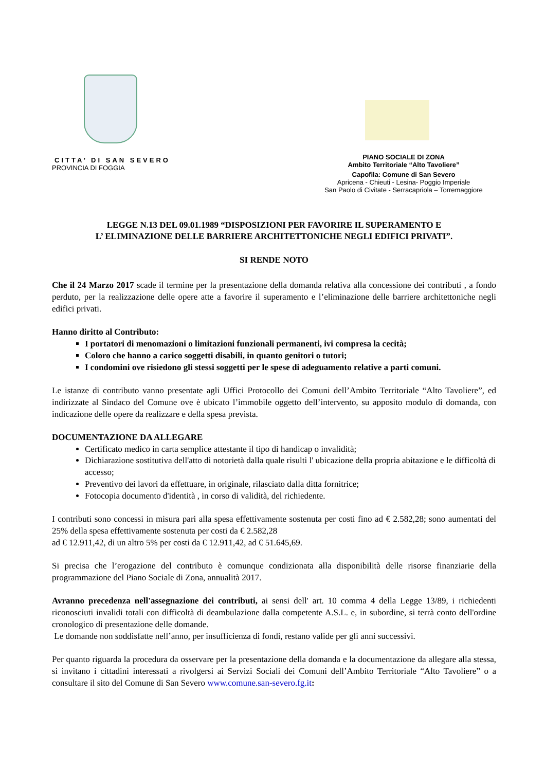CITTA’ DI SAN SEVERO
PROVINCIA DI FOGGIA
PIANO SOCIALE DI ZONA
Ambito Territoriale “Alto Tavoliere”
Capofila: Comune di San Severo
Apricena - Chieuti - Lesina- Poggio Imperiale
San Paolo di Civitate - Serracapriola – Torremaggiore
LEGGE N.13 DEL 09.01.1989 “DISPOSIZIONI PER FAVORIRE IL SUPERAMENTO E
L’ ELIMINAZIONE DELLE BARRIERE ARCHITETTONICHE NEGLI EDIFICI PRIVATI”.
SI RENDE NOTO
Che il 24 Marzo 2017 scade il termine per la presentazione della domanda relativa alla concessione dei contributi , a fondo perduto, per la realizzazione delle opere atte a favorire il superamento e l’eliminazione delle barriere architettoniche negli edifici privati.
Hanno diritto al Contributo:
I portatori di menomazioni o limitazioni funzionali permanenti, ivi compresa la cecità;
Coloro che hanno a carico soggetti disabili, in quanto genitori o tutori;
I condomini ove risiedono gli stessi soggetti per le spese di adeguamento relative a parti comuni.
Le istanze di contributo vanno presentate agli Uffici Protocollo dei Comuni dell’Ambito Territoriale “Alto Tavoliere”, ed indirizzate al Sindaco del Comune ove è ubicato l’immobile oggetto dell’intervento, su apposito modulo di domanda, con indicazione delle opere da realizzare e della spesa prevista.
DOCUMENTAZIONE DA ALLEGARE
Certificato medico in carta semplice attestante il tipo di handicap o invalidità;
Dichiarazione sostitutiva dell'atto di notorietà dalla quale risulti l' ubicazione della propria abitazione e le difficoltà di accesso;
Preventivo dei lavori da effettuare, in originale, rilasciato dalla ditta fornitrice;
Fotocopia documento d'identità , in corso di validità, del richiedente.
I contributi sono concessi in misura pari alla spesa effettivamente sostenuta per costi fino ad € 2.582,28; sono aumentati del 25% della spesa effettivamente sostenuta per costi da € 2.582,28
ad € 12.911,42, di un altro 5% per costi da € 12.911,42, ad € 51.645,69.
Si precisa che l’erogazione del contributo è comunque condizionata alla disponibilità delle risorse finanziarie della programmazione del Piano Sociale di Zona, annualità 2017.
Avranno precedenza nell'assegnazione dei contributi, ai sensi dell' art. 10 comma 4 della Legge 13/89, i richiedenti riconosciuti invalidi totali con difficoltà di deambulazione dalla competente A.S.L. e, in subordine, si terrà conto dell'ordine cronologico di presentazione delle domande.
Le domande non soddisfatte nell’anno, per insufficienza di fondi, restano valide per gli anni successivi.
Per quanto riguarda la procedura da osservare per la presentazione della domanda e la documentazione da allegare alla stessa, si invitano i cittadini interessati a rivolgersi ai Servizi Sociali dei Comuni dell’Ambito Territoriale “Alto Tavoliere” o a consultare il sito del Comune di San Severo www.comune.san-severo.fg.it: